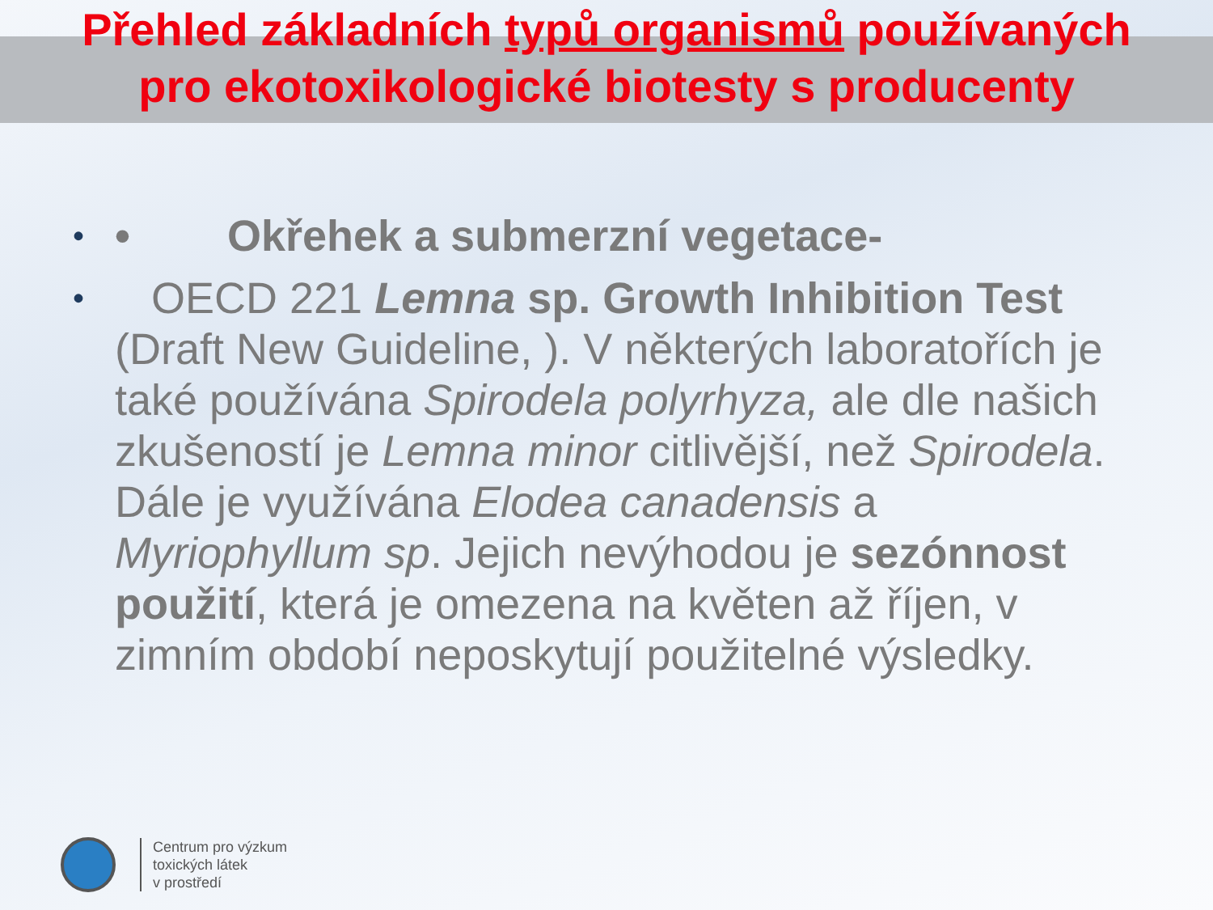Přehled základních typů organismů používaných
pro ekotoxikologické biotesty s producenty
•
• Okřehek a submerzní vegetace-
•
OECD 221 Lemna sp. Growth Inhibition Test (Draft New Guideline, ). V některých laboratořích je také používána Spirodela polyrhyza, ale dle našich zkušeností je Lemna minor citlivější, než Spirodela. Dále je využívána Elodea canadensis a Myriophyllum sp. Jejich nevýhodou je sezónnost použití, která je omezena na květen až říjen, v zimním období neposkytují použitelné výsledky.
Centrum pro výzkum
toxických látek
v prostředí